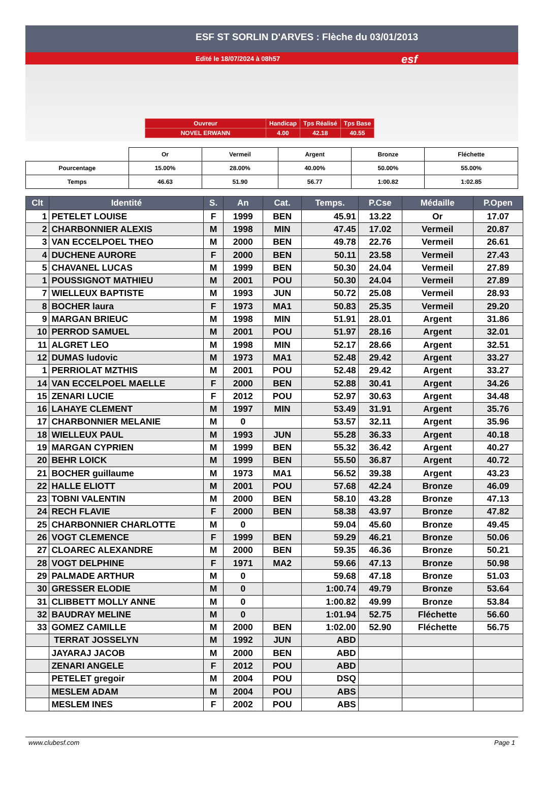ESF ST SORLIN D'ARVES : Flèche du 03/01/2013
Edité le 18/07/2024 à 08h57 esf
| Ouvreur | Handicap | Tps Réalisé | Tps Base |
| NOVEL ERWANN | 4.00 | 42.18 | 40.55 |
| | Or | Vermeil | Argent | Bronze | Fléchette |
| Pourcentage | 15.00% | 28.00% | 40.00% | 50.00% | 55.00% |
| Temps | 46.63 | 51.90 | 56.77 | 1:00.82 | 1:02.85 |
| Clt | Identité | S. | An | Cat. | Temps. | P.Cse | Médaille | P.Open |
| --- | --- | --- | --- | --- | --- | --- | --- | --- |
| 1 | PETELET LOUISE | F | 1999 | BEN | 45.91 | 13.22 | Or | 17.07 |
| 2 | CHARBONNIER ALEXIS | M | 1998 | MIN | 47.45 | 17.02 | Vermeil | 20.87 |
| 3 | VAN ECCELPOEL THEO | M | 2000 | BEN | 49.78 | 22.76 | Vermeil | 26.61 |
| 4 | DUCHENE AURORE | F | 2000 | BEN | 50.11 | 23.58 | Vermeil | 27.43 |
| 5 | CHAVANEL LUCAS | M | 1999 | BEN | 50.30 | 24.04 | Vermeil | 27.89 |
| 1 | POUSSIGNOT MATHIEU | M | 2001 | POU | 50.30 | 24.04 | Vermeil | 27.89 |
| 7 | WIELLEUX BAPTISTE | M | 1993 | JUN | 50.72 | 25.08 | Vermeil | 28.93 |
| 8 | BOCHER laura | F | 1973 | MA1 | 50.83 | 25.35 | Vermeil | 29.20 |
| 9 | MARGAN BRIEUC | M | 1998 | MIN | 51.91 | 28.01 | Argent | 31.86 |
| 10 | PERROD SAMUEL | M | 2001 | POU | 51.97 | 28.16 | Argent | 32.01 |
| 11 | ALGRET LEO | M | 1998 | MIN | 52.17 | 28.66 | Argent | 32.51 |
| 12 | DUMAS ludovic | M | 1973 | MA1 | 52.48 | 29.42 | Argent | 33.27 |
| 1 | PERRIOLAT MZTHIS | M | 2001 | POU | 52.48 | 29.42 | Argent | 33.27 |
| 14 | VAN ECCELPOEL MAELLE | F | 2000 | BEN | 52.88 | 30.41 | Argent | 34.26 |
| 15 | ZENARI LUCIE | F | 2012 | POU | 52.97 | 30.63 | Argent | 34.48 |
| 16 | LAHAYE CLEMENT | M | 1997 | MIN | 53.49 | 31.91 | Argent | 35.76 |
| 17 | CHARBONNIER MELANIE | M | 0 | | 53.57 | 32.11 | Argent | 35.96 |
| 18 | WIELLEUX PAUL | M | 1993 | JUN | 55.28 | 36.33 | Argent | 40.18 |
| 19 | MARGAN CYPRIEN | M | 1999 | BEN | 55.32 | 36.42 | Argent | 40.27 |
| 20 | BEHR LOICK | M | 1999 | BEN | 55.50 | 36.87 | Argent | 40.72 |
| 21 | BOCHER guillaume | M | 1973 | MA1 | 56.52 | 39.38 | Argent | 43.23 |
| 22 | HALLE ELIOTT | M | 2001 | POU | 57.68 | 42.24 | Bronze | 46.09 |
| 23 | TOBNI VALENTIN | M | 2000 | BEN | 58.10 | 43.28 | Bronze | 47.13 |
| 24 | RECH FLAVIE | F | 2000 | BEN | 58.38 | 43.97 | Bronze | 47.82 |
| 25 | CHARBONNIER CHARLOTTE | M | 0 | | 59.04 | 45.60 | Bronze | 49.45 |
| 26 | VOGT CLEMENCE | F | 1999 | BEN | 59.29 | 46.21 | Bronze | 50.06 |
| 27 | CLOAREC ALEXANDRE | M | 2000 | BEN | 59.35 | 46.36 | Bronze | 50.21 |
| 28 | VOGT DELPHINE | F | 1971 | MA2 | 59.66 | 47.13 | Bronze | 50.98 |
| 29 | PALMADE ARTHUR | M | 0 | | 59.68 | 47.18 | Bronze | 51.03 |
| 30 | GRESSER ELODIE | M | 0 | | 1:00.74 | 49.79 | Bronze | 53.64 |
| 31 | CLIBBETT MOLLY ANNE | M | 0 | | 1:00.82 | 49.99 | Bronze | 53.84 |
| 32 | BAUDRAY MELINE | M | 0 | | 1:01.94 | 52.75 | Fléchette | 56.60 |
| 33 | GOMEZ CAMILLE | M | 2000 | BEN | 1:02.00 | 52.90 | Fléchette | 56.75 |
| | TERRAT JOSSELYN | M | 1992 | JUN | ABD | | | |
| | JAYARAJ JACOB | M | 2000 | BEN | ABD | | | |
| | ZENARI ANGELE | F | 2012 | POU | ABD | | | |
| | PETELET gregoir | M | 2004 | POU | DSQ | | | |
| | MESLEM ADAM | M | 2004 | POU | ABS | | | |
| | MESLEM INES | F | 2002 | POU | ABS | | | |
www.clubesf.com Page 1